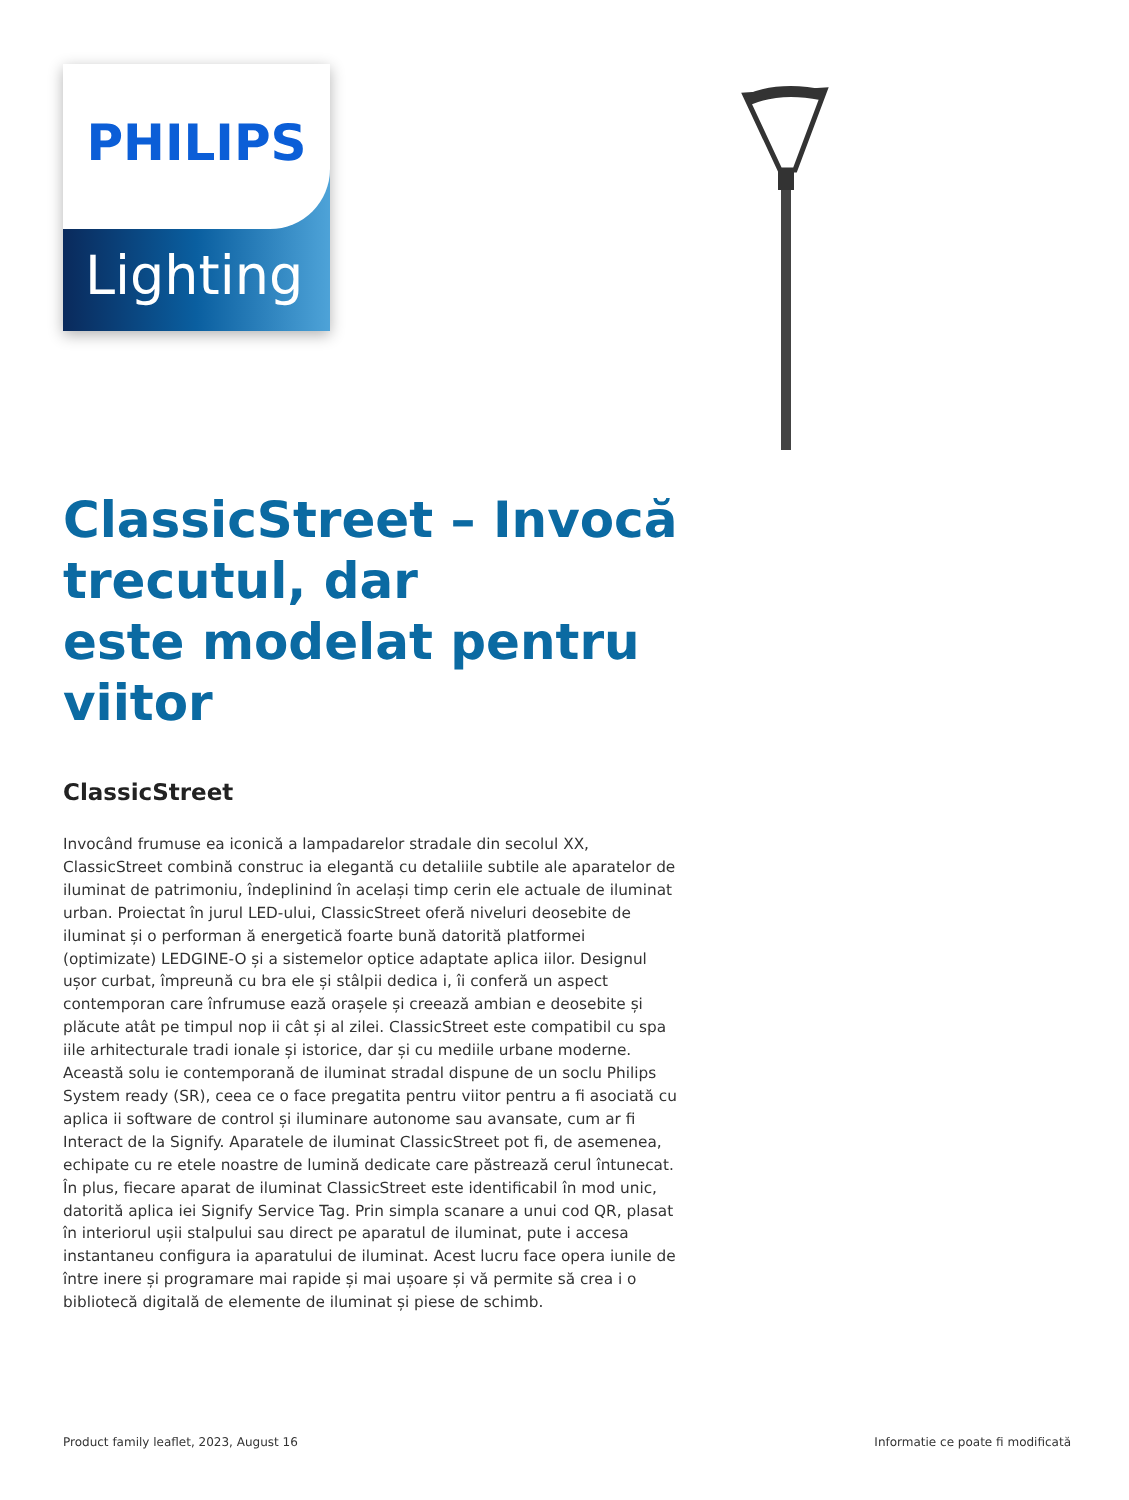PHILIPS
Lighting
ClassicStreet – Invocă trecutul, dar
este modelat pentru viitor
ClassicStreet
Invocând frumuse ea iconică a lampadarelor stradale din secolul XX, ClassicStreet combină construc ia elegantă cu detaliile subtile ale aparatelor de iluminat de patrimoniu, îndeplinind în același timp cerin ele actuale de iluminat urban. Proiectat în jurul LED-ului, ClassicStreet oferă niveluri deosebite de iluminat și o performan ă energetică foarte bună datorită platformei (optimizate) LEDGINE-O și a sistemelor optice adaptate aplica iilor. Designul ușor curbat, împreună cu bra ele și stâlpii dedica i, îi conferă un aspect contemporan care înfrumuse ează orașele și creează ambian e deosebite și plăcute atât pe timpul nop ii cât și al zilei. ClassicStreet este compatibil cu spa iile arhitecturale tradi ionale și istorice, dar și cu mediile urbane moderne. Această solu ie contemporană de iluminat stradal dispune de un soclu Philips System ready (SR), ceea ce o face pregatita pentru viitor pentru a fi asociată cu aplica ii software de control și iluminare autonome sau avansate, cum ar fi Interact de la Signify. Aparatele de iluminat ClassicStreet pot fi, de asemenea, echipate cu re etele noastre de lumină dedicate care păstrează cerul întunecat. În plus, fiecare aparat de iluminat ClassicStreet este identificabil în mod unic, datorită aplica iei Signify Service Tag. Prin simpla scanare a unui cod QR, plasat în interiorul ușii stalpului sau direct pe aparatul de iluminat, pute i accesa instantaneu configura ia aparatului de iluminat. Acest lucru face opera iunile de între inere și programare mai rapide și mai ușoare și vă permite să crea i o bibliotecă digitală de elemente de iluminat și piese de schimb.
Product family leaflet, 2023, August 16 Informatie ce poate fi modificată